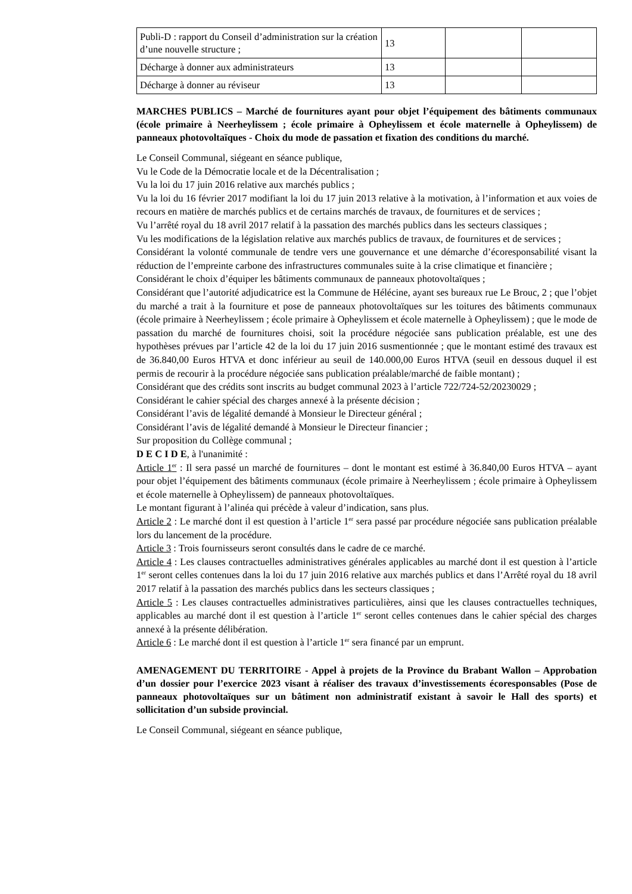| Publi-D : rapport du Conseil d’administration sur la création d’une nouvelle structure ; | 13 | | |
| Décharge à donner aux administrateurs | 13 | | |
| Décharge à donner au réviseur | 13 | | |
MARCHES PUBLICS – Marché de fournitures ayant pour objet l’équipement des bâtiments communaux (école primaire à Neerheylissem ; école primaire à Opheylissem et école maternelle à Opheylissem) de panneaux photovoltaïques - Choix du mode de passation et fixation des conditions du marché.
Le Conseil Communal, siégeant en séance publique,
Vu le Code de la Démocratie locale et de la Décentralisation ;
Vu la loi du 17 juin 2016 relative aux marchés publics ;
Vu la loi du 16 février 2017 modifiant la loi du 17 juin 2013 relative à la motivation, à l’information et aux voies de recours en matière de marchés publics et de certains marchés de travaux, de fournitures et de services ;
Vu l’arrêté royal du 18 avril 2017 relatif à la passation des marchés publics dans les secteurs classiques ;
Vu les modifications de la législation relative aux marchés publics de travaux, de fournitures et de services ;
Considérant la volonté communale de tendre vers une gouvernance et une démarche d’écoresponsabilité visant la réduction de l’empreinte carbone des infrastructures communales suite à la crise climatique et financière ;
Considérant le choix d’équiper les bâtiments communaux de panneaux photovoltaïques ;
Considérant que l’autorité adjudicatrice est la Commune de Hélécine, ayant ses bureaux rue Le Brouc, 2 ; que l’objet du marché a trait à la fourniture et pose de panneaux photovoltaïques sur les toitures des bâtiments communaux (école primaire à Neerheylissem ; école primaire à Opheylissem et école maternelle à Opheylissem) ; que le mode de passation du marché de fournitures choisi, soit la procédure négociée sans publication préalable, est une des hypothèses prévues par l’article 42 de la loi du 17 juin 2016 susmentionnée ; que le montant estimé des travaux est de 36.840,00 Euros HTVA et donc inférieur au seuil de 140.000,00 Euros HTVA (seuil en dessous duquel il est permis de recourir à la procédure négociée sans publication préalable/marché de faible montant) ;
Considérant que des crédits sont inscrits au budget communal 2023 à l’article 722/724-52/20230029 ;
Considérant le cahier spécial des charges annexé à la présente décision ;
Considérant l’avis de légalité demandé à Monsieur le Directeur général ;
Considérant l’avis de légalité demandé à Monsieur le Directeur financier ;
Sur proposition du Collège communal ;
D E C I D E, à l'unanimité :
Article 1<sup>er</sup> : Il sera passé un marché de fournitures – dont le montant est estimé à 36.840,00 Euros HTVA – ayant pour objet l’équipement des bâtiments communaux (école primaire à Neerheylissem ; école primaire à Opheylissem et école maternelle à Opheylissem) de panneaux photovoltaïques.
Le montant figurant à l’alinéa qui précède à valeur d’indication, sans plus.
Article 2 : Le marché dont il est question à l’article 1<sup>er</sup> sera passé par procédure négociée sans publication préalable lors du lancement de la procédure.
Article 3 : Trois fournisseurs seront consultés dans le cadre de ce marché.
Article 4 : Les clauses contractuelles administratives générales applicables au marché dont il est question à l’article 1<sup>er</sup> seront celles contenues dans la loi du 17 juin 2016 relative aux marchés publics et dans l’Arrêté royal du 18 avril 2017 relatif à la passation des marchés publics dans les secteurs classiques ;
Article 5 : Les clauses contractuelles administratives particulières, ainsi que les clauses contractuelles techniques, applicables au marché dont il est question à l’article 1<sup>er</sup> seront celles contenues dans le cahier spécial des charges annexé à la présente délibération.
Article 6 : Le marché dont il est question à l’article 1<sup>er</sup> sera financé par un emprunt.
AMENAGEMENT DU TERRITOIRE - Appel à projets de la Province du Brabant Wallon – Approbation d’un dossier pour l’exercice 2023 visant à réaliser des travaux d’investissements écoresponsables (Pose de panneaux photovoltaïques sur un bâtiment non administratif existant à savoir le Hall des sports) et sollicitation d’un subside provincial.
Le Conseil Communal, siégeant en séance publique,